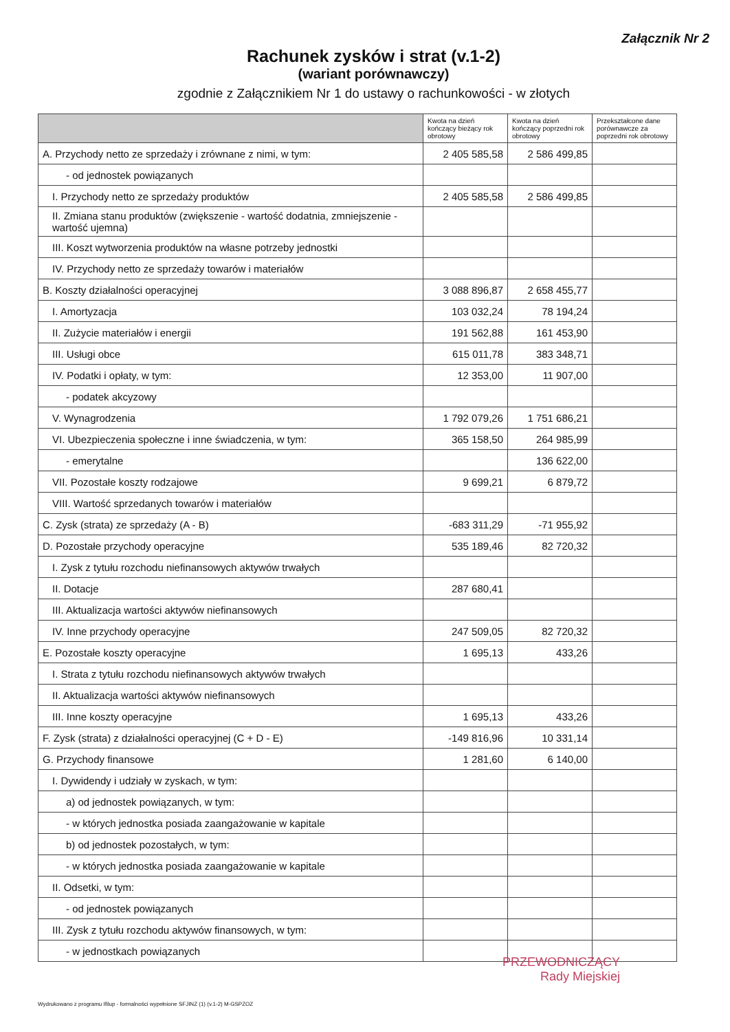Załącznik Nr 2
Rachunek zysków i strat (v.1-2)
(wariant porównawczy)
zgodnie z Załącznikiem Nr 1 do ustawy o rachunkowości - w złotych
| | Kwota na dzień kończący bieżący rok obrotowy | Kwota na dzień kończący poprzedni rok obrotowy | Przekształcone dane porównawcze za poprzedni rok obrotowy |
| --- | --- | --- | --- |
| A. Przychody netto ze sprzedaży i zrównane z nimi, w tym: | 2 405 585,58 | 2 586 499,85 | |
| - od jednostek powiązanych | | | |
| I. Przychody netto ze sprzedaży produktów | 2 405 585,58 | 2 586 499,85 | |
| II. Zmiana stanu produktów (zwiększenie - wartość dodatnia, zmniejszenie - wartość ujemna) | | | |
| III. Koszt wytworzenia produktów na własne potrzeby jednostki | | | |
| IV. Przychody netto ze sprzedaży towarów i materiałów | | | |
| B. Koszty działalności operacyjnej | 3 088 896,87 | 2 658 455,77 | |
| I. Amortyzacja | 103 032,24 | 78 194,24 | |
| II. Zużycie materiałów i energii | 191 562,88 | 161 453,90 | |
| III. Usługi obce | 615 011,78 | 383 348,71 | |
| IV. Podatki i opłaty, w tym: | 12 353,00 | 11 907,00 | |
| - podatek akcyzowy | | | |
| V. Wynagrodzenia | 1 792 079,26 | 1 751 686,21 | |
| VI. Ubezpieczenia społeczne i inne świadczenia, w tym: | 365 158,50 | 264 985,99 | |
| - emerytalne | | 136 622,00 | |
| VII. Pozostałe koszty rodzajowe | 9 699,21 | 6 879,72 | |
| VIII. Wartość sprzedanych towarów i materiałów | | | |
| C. Zysk (strata) ze sprzedaży (A - B) | -683 311,29 | -71 955,92 | |
| D. Pozostałe przychody operacyjne | 535 189,46 | 82 720,32 | |
| I. Zysk z tytułu rozchodu niefinansowych aktywów trwałych | | | |
| II. Dotacje | 287 680,41 | | |
| III. Aktualizacja wartości aktywów niefinansowych | | | |
| IV. Inne przychody operacyjne | 247 509,05 | 82 720,32 | |
| E. Pozostałe koszty operacyjne | 1 695,13 | 433,26 | |
| I. Strata z tytułu rozchodu niefinansowych aktywów trwałych | | | |
| II. Aktualizacja wartości aktywów niefinansowych | | | |
| III. Inne koszty operacyjne | 1 695,13 | 433,26 | |
| F. Zysk (strata) z działalności operacyjnej (C + D - E) | -149 816,96 | 10 331,14 | |
| G. Przychody finansowe | 1 281,60 | 6 140,00 | |
| I. Dywidendy i udziały w zyskach, w tym: | | | |
| a) od jednostek powiązanych, w tym: | | | |
| - w których jednostka posiada zaangażowanie w kapitale | | | |
| b) od jednostek pozostałych, w tym: | | | |
| - w których jednostka posiada zaangażowanie w kapitale | | | |
| II. Odsetki, w tym: | | | |
| - od jednostek powiązanych | | | |
| III. Zysk z tytułu rozchodu aktywów finansowych, w tym: | | | |
| - w jednostkach powiązanych | | | |
PRZEWODNICZĄCY
Rady Miejskiej
Wydrukowano z programu Ifilup - formalności wypełnione SFJINZ (1) (v.1-2) M-GSPZOZ